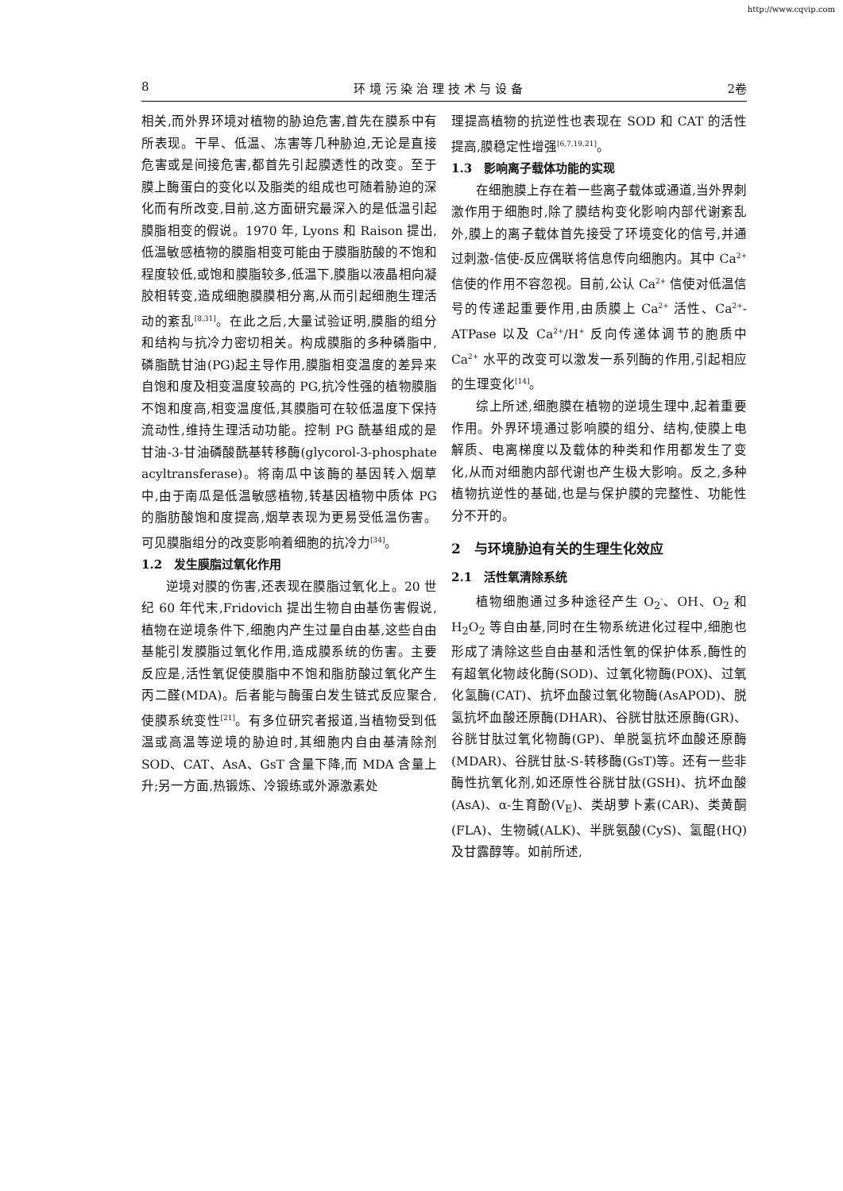http://www.cqvip.com
8 环 境 污 染 治 理 技 术 与 设 备 2卷
相关,而外界环境对植物的胁迫危害,首先在膜系中有所表现。干旱、低温、冻害等几种胁迫,无论是直接危害或是间接危害,都首先引起膜透性的改变。至于膜上酶蛋白的变化以及脂类的组成也可随着胁迫的深化而有所改变,目前,这方面研究最深入的是低温引起膜脂相变的假说。1970 年, Lyons 和 Raison 提出,低温敏感植物的膜脂相变可能由于膜脂肪酸的不饱和程度较低,或饱和膜脂较多,低温下,膜脂以液晶相向凝胶相转变,造成细胞膜膜相分离,从而引起细胞生理活动的紊乱<sup>[8,31]</sup>。在此之后,大量试验证明,膜脂的组分和结构与抗冷力密切相关。构成膜脂的多种磷脂中,磷脂酰甘油(PG)起主导作用,膜脂相变温度的差异来自饱和度及相变温度较高的 PG,抗冷性强的植物膜脂不饱和度高,相变温度低,其膜脂可在较低温度下保持流动性,维持生理活动功能。控制 PG 酰基组成的是甘油-3-甘油磷酸酰基转移酶(glycorol-3-phosphate acyltransferase)。将南瓜中该酶的基因转入烟草中,由于南瓜是低温敏感植物,转基因植物中质体 PG 的脂肪酸饱和度提高,烟草表现为更易受低温伤害。可见膜脂组分的改变影响着细胞的抗冷力<sup>[34]</sup>。
1.2　发生膜脂过氧化作用
逆境对膜的伤害,还表现在膜脂过氧化上。20 世纪 60 年代末,Fridovich 提出生物自由基伤害假说,植物在逆境条件下,细胞内产生过量自由基,这些自由基能引发膜脂过氧化作用,造成膜系统的伤害。主要反应是,活性氧促使膜脂中不饱和脂肪酸过氧化产生丙二醛(MDA)。后者能与酶蛋白发生链式反应聚合,使膜系统变性<sup>[21]</sup>。有多位研究者报道,当植物受到低温或高温等逆境的胁迫时,其细胞内自由基清除剂 SOD、CAT、AsA、GsT 含量下降,而 MDA 含量上升;另一方面,热锻炼、冷锻练或外源激素处
理提高植物的抗逆性也表现在 SOD 和 CAT 的活性提高,膜稳定性增强<sup>[6,7,19,21]</sup>。
1.3　影响离子载体功能的实现
在细胞膜上存在着一些离子载体或通道,当外界刺激作用于细胞时,除了膜结构变化影响内部代谢紊乱外,膜上的离子载体首先接受了环境变化的信号,并通过刺激-信使-反应偶联将信息传向细胞内。其中 Ca<sup>2+</sup> 信使的作用不容忽视。目前,公认 Ca<sup>2+</sup> 信使对低温信号的传递起重要作用,由质膜上 Ca<sup>2+</sup> 活性、Ca<sup>2+</sup>-ATPase 以及 Ca<sup>2+</sup>/H<sup>+</sup> 反向传递体调节的胞质中 Ca<sup>2+</sup> 水平的改变可以激发一系列酶的作用,引起相应的生理变化<sup>[14]</sup>。
综上所述,细胞膜在植物的逆境生理中,起着重要作用。外界环境通过影响膜的组分、结构,使膜上电解质、电离梯度以及载体的种类和作用都发生了变化,从而对细胞内部代谢也产生极大影响。反之,多种植物抗逆性的基础,也是与保护膜的完整性、功能性分不开的。
2　与环境胁迫有关的生理生化效应
2.1　活性氧清除系统
植物细胞通过多种途径产生 O<sub>2</sub><sup>-</sup>、OH、O<sub>2</sub> 和 H<sub>2</sub>O<sub>2</sub> 等自由基,同时在生物系统进化过程中,细胞也形成了清除这些自由基和活性氧的保护体系,酶性的有超氧化物歧化酶(SOD)、过氧化物酶(POX)、过氧化氢酶(CAT)、抗坏血酸过氧化物酶(AsAPOD)、脱氢抗坏血酸还原酶(DHAR)、谷胱甘肽还原酶(GR)、谷胱甘肽过氧化物酶(GP)、单脱氢抗坏血酸还原酶(MDAR)、谷胱甘肽-S-转移酶(GsT)等。还有一些非酶性抗氧化剂,如还原性谷胱甘肽(GSH)、抗坏血酸(AsA)、α-生育酚(V<sub>E</sub>)、类胡萝卜素(CAR)、类黄酮(FLA)、生物碱(ALK)、半胱氨酸(CyS)、氢醌(HQ)及甘露醇等。如前所述,